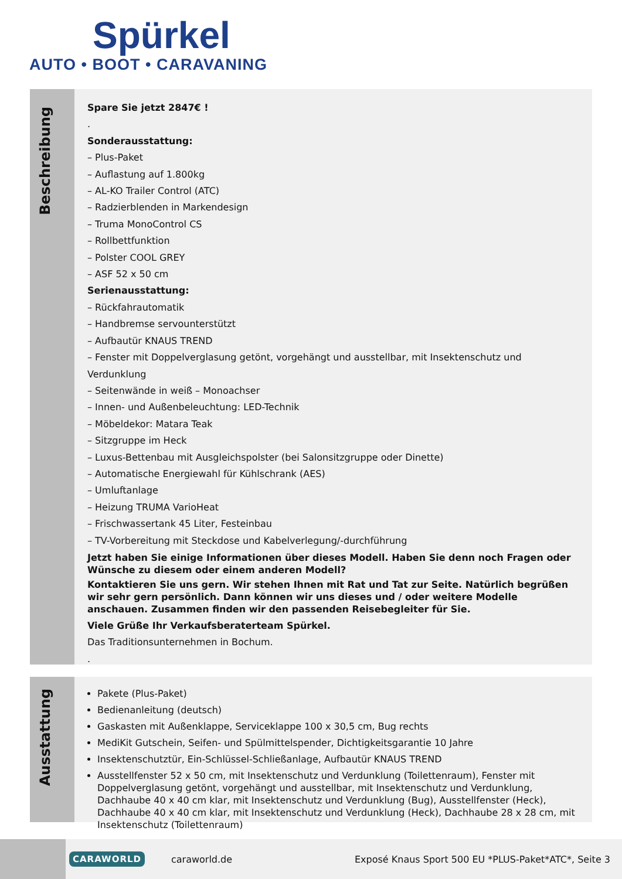Spürkel
AUTO • BOOT • CARAVANING
Beschreibung
Spare Sie jetzt 2847€ !
.
Sonderausstattung:
– Plus-Paket
– Auflastung auf 1.800kg
– AL-KO Trailer Control (ATC)
– Radzierblenden in Markendesign
– Truma MonoControl CS
– Rollbettfunktion
– Polster COOL GREY
– ASF 52 x 50 cm
Serienausstattung:
– Rückfahrautomatik
– Handbremse servounterstützt
– Aufbautür KNAUS TREND
– Fenster mit Doppelverglasung getönt, vorgehängt und ausstellbar, mit Insektenschutz und Verdunklung
– Seitenwände in weiß – Monoachser
– Innen- und Außenbeleuchtung: LED-Technik
– Möbeldekor: Matara Teak
– Sitzgruppe im Heck
– Luxus-Bettenbau mit Ausgleichspolster (bei Salonsitzgruppe oder Dinette)
– Automatische Energiewahl für Kühlschrank (AES)
– Umluftanlage
– Heizung TRUMA VarioHeat
– Frischwassertank 45 Liter, Festeinbau
– TV-Vorbereitung mit Steckdose und Kabelverlegung/-durchführung
Jetzt haben Sie einige Informationen über dieses Modell. Haben Sie denn noch Fragen oder Wünsche zu diesem oder einem anderen Modell?
Kontaktieren Sie uns gern. Wir stehen Ihnen mit Rat und Tat zur Seite. Natürlich begrüßen wir sehr gern persönlich. Dann können wir uns dieses und / oder weitere Modelle anschauen. Zusammen finden wir den passenden Reisebegleiter für Sie.
Viele Grüße Ihr Verkaufsberaterteam Spürkel.
Das Traditionsunternehmen in Bochum.
.
Ausstattung
Pakete (Plus-Paket)
Bedienanleitung (deutsch)
Gaskasten mit Außenklappe, Serviceklappe 100 x 30,5 cm, Bug rechts
MediKit Gutschein, Seifen- und Spülmittelspender, Dichtigkeitsgarantie 10 Jahre
Insektenschutztür, Ein-Schlüssel-Schließanlage, Aufbautür KNAUS TREND
Ausstellfenster 52 x 50 cm, mit Insektenschutz und Verdunklung (Toilettenraum), Fenster mit Doppelverglasung getönt, vorgehängt und ausstellbar, mit Insektenschutz und Verdunklung, Dachhaube 40 x 40 cm klar, mit Insektenschutz und Verdunklung (Bug), Ausstellfenster (Heck), Dachhaube 40 x 40 cm klar, mit Insektenschutz und Verdunklung (Heck), Dachhaube 28 x 28 cm, mit Insektenschutz (Toilettenraum)
CARAWORLD caraworld.de Exposé Knaus Sport 500 EU *PLUS-Paket*ATC*, Seite 3